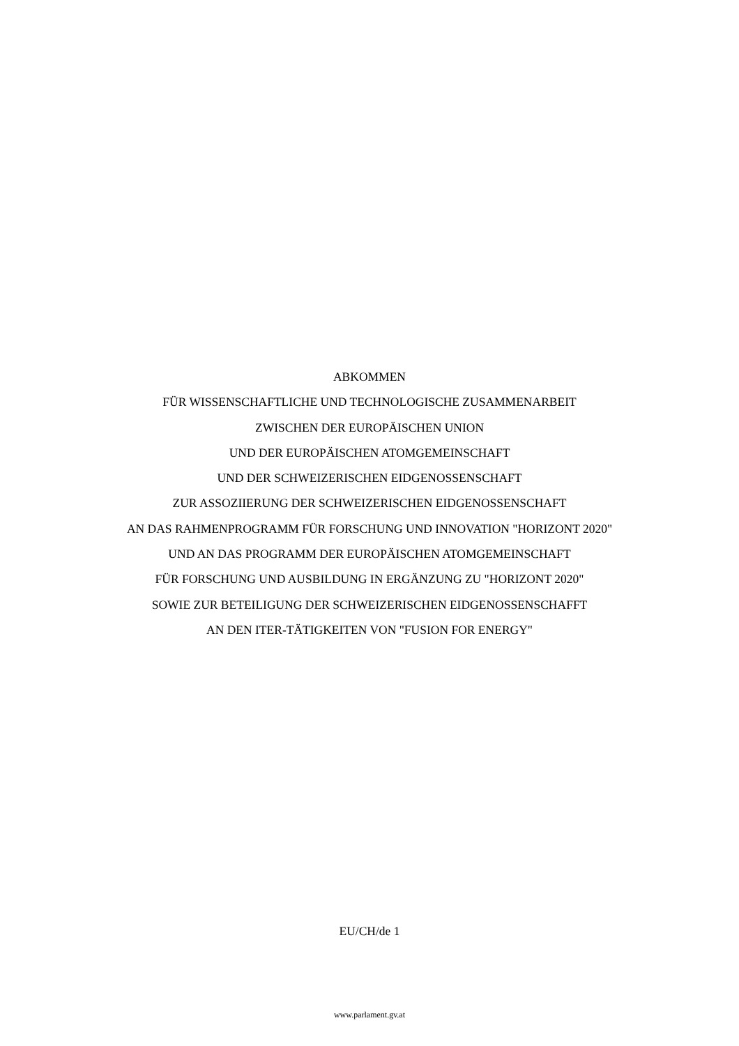ABKOMMEN
FÜR WISSENSCHAFTLICHE UND TECHNOLOGISCHE ZUSAMMENARBEIT
ZWISCHEN DER EUROPÄISCHEN UNION
UND DER EUROPÄISCHEN ATOMGEMEINSCHAFT
UND DER SCHWEIZERISCHEN EIDGENOSSENSCHAFT
ZUR ASSOZIIERUNG DER SCHWEIZERISCHEN EIDGENOSSENSCHAFT
AN DAS RAHMENPROGRAMM FÜR FORSCHUNG UND INNOVATION "HORIZONT 2020"
UND AN DAS PROGRAMM DER EUROPÄISCHEN ATOMGEMEINSCHAFT
FÜR FORSCHUNG UND AUSBILDUNG IN ERGÄNZUNG ZU "HORIZONT 2020"
SOWIE ZUR BETEILIGUNG DER SCHWEIZERISCHEN EIDGENOSSENSCHAFFT
AN DEN ITER-TÄTIGKEITEN VON "FUSION FOR ENERGY"
EU/CH/de 1
www.parlament.gv.at